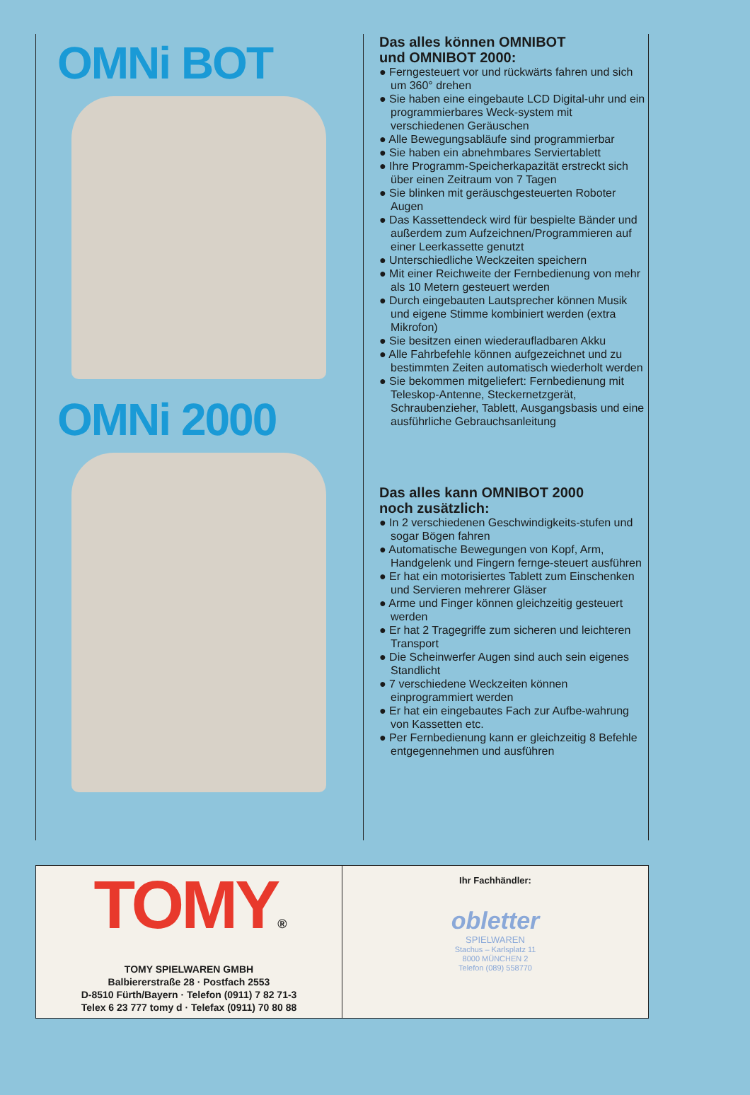OMNi BOT
OMNi 2000
Das alles können OMNIBOT
und OMNIBOT 2000:
● Ferngesteuert vor und rückwärts fahren und sich um 360° drehen
● Sie haben eine eingebaute LCD Digital-uhr und ein programmierbares Weck-system mit verschiedenen Geräuschen
● Alle Bewegungsabläufe sind programmierbar
● Sie haben ein abnehmbares Serviertablett
● Ihre Programm-Speicherkapazität erstreckt sich über einen Zeitraum von 7 Tagen
● Sie blinken mit geräuschgesteuerten Roboter Augen
● Das Kassettendeck wird für bespielte Bänder und außerdem zum Aufzeichnen/Programmieren auf einer Leerkassette genutzt
● Unterschiedliche Weckzeiten speichern
● Mit einer Reichweite der Fernbedienung von mehr als 10 Metern gesteuert werden
● Durch eingebauten Lautsprecher können Musik und eigene Stimme kombiniert werden (extra Mikrofon)
● Sie besitzen einen wiederaufladbaren Akku
● Alle Fahrbefehle können aufgezeichnet und zu bestimmten Zeiten automatisch wiederholt werden
● Sie bekommen mitgeliefert: Fernbedienung mit Teleskop-Antenne, Steckernetzgerät, Schraubenzieher, Tablett, Ausgangsbasis und eine ausführliche Gebrauchsanleitung
Das alles kann OMNIBOT 2000
noch zusätzlich:
● In 2 verschiedenen Geschwindigkeits-stufen und sogar Bögen fahren
● Automatische Bewegungen von Kopf, Arm, Handgelenk und Fingern fernge-steuert ausführen
● Er hat ein motorisiertes Tablett zum Einschenken und Servieren mehrerer Gläser
● Arme und Finger können gleichzeitig gesteuert werden
● Er hat 2 Tragegriffe zum sicheren und leichteren Transport
● Die Scheinwerfer Augen sind auch sein eigenes Standlicht
● 7 verschiedene Weckzeiten können einprogrammiert werden
● Er hat ein eingebautes Fach zur Aufbe-wahrung von Kassetten etc.
● Per Fernbedienung kann er gleichzeitig 8 Befehle entgegennehmen und ausführen
TOMY®
TOMY SPIELWAREN GMBH
Balbiererstraße 28 · Postfach 2553
D-8510 Fürth/Bayern · Telefon (0911) 7 82 71-3
Telex 6 23 777 tomy d · Telefax (0911) 70 80 88
Ihr Fachhändler:
obletter
SPIELWAREN
Stachus – Karlsplatz 11
8000 MÜNCHEN 2
Telefon (089) 558770